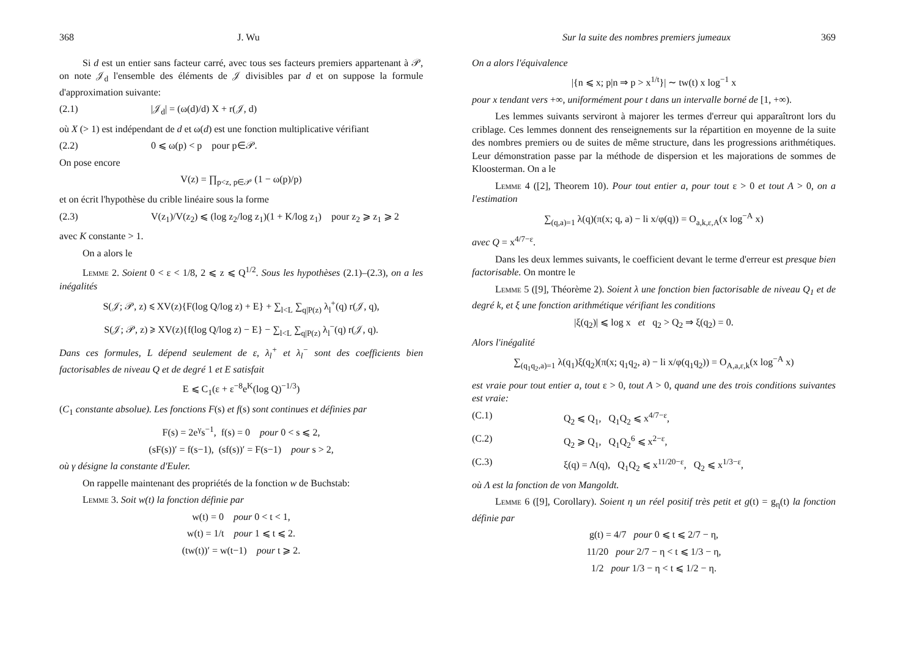368 J. Wu
Si d est un entier sans facteur carré, avec tous ses facteurs premiers appartenant à 𝒫, on note 𝒥<sub>d</sub> l'ensemble des éléments de 𝒥 divisibles par d et on suppose la formule d'approximation suivante:
(2.1) |𝒥<sub>d</sub>| = (ω(d)/d) X + r(𝒥, d)
où X (> 1) est indépendant de d et ω(d) est une fonction multiplicative vérifiant
(2.2) 0 ⩽ ω(p) < p pour p∈𝒫.
On pose encore
V(z) = ∏<sub>p<z, p∈𝒫</sub> (1 − ω(p)/p)
et on écrit l'hypothèse du crible linéaire sous la forme
(2.3) V(z<sub>1</sub>)/V(z<sub>2</sub>) ⩽ (log z<sub>2</sub>/log z<sub>1</sub>)(1 + K/log z<sub>1</sub>) pour z<sub>2</sub> ⩾ z<sub>1</sub> ⩾ 2
avec K constante > 1.
On a alors le
Lemme 2. Soient 0 < ε < 1/8, 2 ⩽ z ⩽ Q<sup>1/2</sup>. Sous les hypothèses (2.1)–(2.3), on a les inégalités
S(𝒥; 𝒫, z) ⩽ XV(z){F(log Q/log z) + E} + ∑<sub>l<L</sub> ∑<sub>q|P(z)</sub> λ<sub>l</sub><sup>+</sup>(q) r(𝒥, q),
S(𝒥; 𝒫, z) ⩾ XV(z){f(log Q/log z) − E} − ∑<sub>l<L</sub> ∑<sub>q|P(z)</sub> λ<sub>l</sub><sup>−</sup>(q) r(𝒥, q).
Dans ces formules, L dépend seulement de ε, λ<sub>l</sub><sup>+</sup> et λ<sub>l</sub><sup>−</sup> sont des coefficients bien factorisables de niveau Q et de degré 1 et E satisfait
E ⩽ C<sub>1</sub>(ε + ε<sup>−8</sup>e<sup>K</sup>(log Q)<sup>−1/3</sup>)
(C<sub>1</sub> constante absolue). Les fonctions F(s) et f(s) sont continues et définies par
F(s) = 2e<sup>γ</sup>s<sup>−1</sup>, f(s) = 0 pour 0 < s ⩽ 2,
(sF(s))′ = f(s−1), (sf(s))′ = F(s−1) pour s > 2,
où γ désigne la constante d'Euler.
On rappelle maintenant des propriétés de la fonction w de Buchstab:
Lemme 3. Soit w(t) la fonction définie par
w(t) = 0 pour 0 < t < 1,
w(t) = 1/t pour 1 ⩽ t ⩽ 2.
(tw(t))′ = w(t−1) pour t ⩾ 2.
Sur la suite des nombres premiers jumeaux 369
On a alors l'équivalence
|{n ⩽ x; p|n ⇒ p > x<sup>1/t</sup>}| ∼ tw(t) x log<sup>−1</sup> x
pour x tendant vers +∞, uniformément pour t dans un intervalle borné de [1, +∞).
Les lemmes suivants serviront à majorer les termes d'erreur qui apparaîtront lors du criblage. Ces lemmes donnent des renseignements sur la répartition en moyenne de la suite des nombres premiers ou de suites de même structure, dans les progressions arithmétiques. Leur démonstration passe par la méthode de dispersion et les majorations de sommes de Kloosterman. On a le
Lemme 4 ([2], Theorem 10). Pour tout entier a, pour tout ε > 0 et tout A > 0, on a l'estimation
∑<sub>(q,a)=1</sub> λ(q)(π(x; q, a) − li x/φ(q)) = O<sub>a,k,ε,A</sub>(x log<sup>−A</sup> x)
avec Q = x<sup>4/7−ε</sup>.
Dans les deux lemmes suivants, le coefficient devant le terme d'erreur est presque bien factorisable. On montre le
Lemme 5 ([9], Théorème 2). Soient λ une fonction bien factorisable de niveau Q<sub>1</sub> et de degré k, et ξ une fonction arithmétique vérifiant les conditions
|ξ(q<sub>2</sub>)| ⩽ log x et q<sub>2</sub> > Q<sub>2</sub> ⇒ ξ(q<sub>2</sub>) = 0.
Alors l'inégalité
∑<sub>(q<sub>1</sub>q<sub>2</sub>,a)=1</sub> λ(q<sub>1</sub>)ξ(q<sub>2</sub>)(π(x; q<sub>1</sub>q<sub>2</sub>, a) − li x/φ(q<sub>1</sub>q<sub>2</sub>)) = O<sub>A,a,ε,k</sub>(x log<sup>−A</sup> x)
est vraie pour tout entier a, tout ε > 0, tout A > 0, quand une des trois conditions suivantes est vraie:
(C.1) Q<sub>2</sub> ⩽ Q<sub>1</sub>, Q<sub>1</sub>Q<sub>2</sub> ⩽ x<sup>4/7−ε</sup>,
(C.2) Q<sub>2</sub> ⩾ Q<sub>1</sub>, Q<sub>1</sub>Q<sub>2</sub><sup>6</sup> ⩽ x<sup>2−ε</sup>,
(C.3) ξ(q) = Λ(q), Q<sub>1</sub>Q<sub>2</sub> ⩽ x<sup>11/20−ε</sup>, Q<sub>2</sub> ⩽ x<sup>1/3−ε</sup>,
où Λ est la fonction de von Mangoldt.
Lemme 6 ([9], Corollary). Soient η un réel positif très petit et g(t) = g<sub>η</sub>(t) la fonction définie par
g(t) = 4/7 pour 0 ⩽ t ⩽ 2/7 − η,
11/20 pour 2/7 − η < t ⩽ 1/3 − η,
1/2 pour 1/3 − η < t ⩽ 1/2 − η.